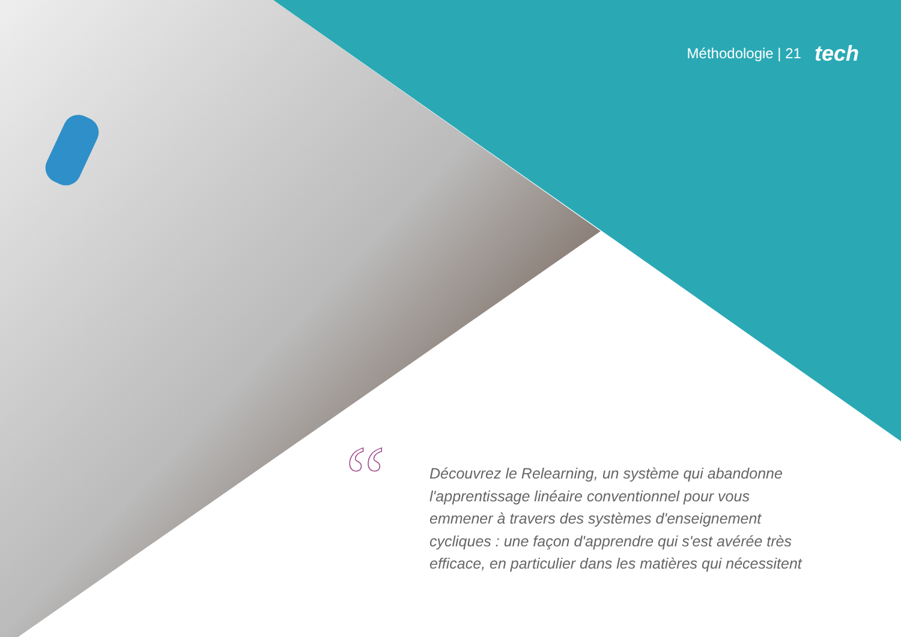Méthodologie | 21 tech
“
Découvrez le Relearning, un système qui abandonne l'apprentissage linéaire conventionnel pour vous emmener à travers des systèmes d'enseignement cycliques : une façon d'apprendre qui s'est avérée très efficace, en particulier dans les matières qui nécessitent